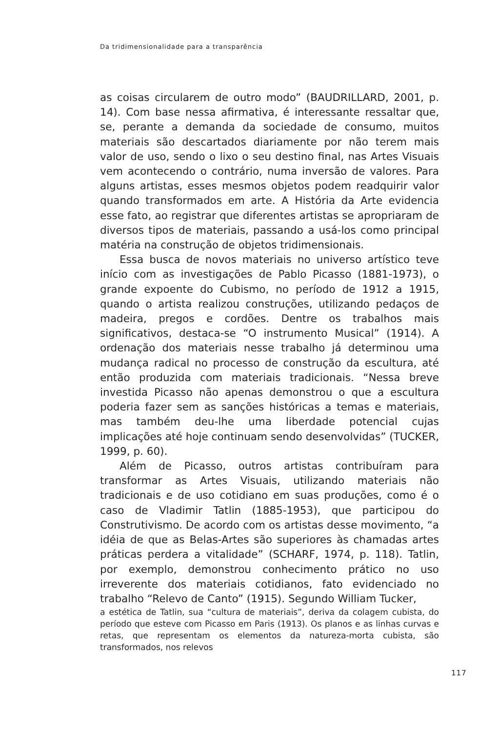Da tridimensionalidade para a transparência
as coisas circularem de outro modo” (BAUDRILLARD, 2001, p. 14). Com base nessa afirmativa, é interessante ressaltar que, se, perante a demanda da sociedade de consumo, muitos materiais são descartados diariamente por não terem mais valor de uso, sendo o lixo o seu destino final, nas Artes Visuais vem acontecendo o contrário, numa inversão de valores. Para alguns artistas, esses mesmos objetos podem readquirir valor quando transformados em arte. A História da Arte evidencia esse fato, ao registrar que diferentes artistas se apropriaram de diversos tipos de materiais, passando a usá-los como principal matéria na construção de objetos tridimensionais.
Essa busca de novos materiais no universo artístico teve início com as investigações de Pablo Picasso (1881-1973), o grande expoente do Cubismo, no período de 1912 a 1915, quando o artista realizou construções, utilizando pedaços de madeira, pregos e cordões. Dentre os trabalhos mais significativos, destaca-se “O instrumento Musical” (1914). A ordenação dos materiais nesse trabalho já determinou uma mudança radical no processo de construção da escultura, até então produzida com materiais tradicionais. “Nessa breve investida Picasso não apenas demonstrou o que a escultura poderia fazer sem as sanções históricas a temas e materiais, mas também deu-lhe uma liberdade potencial cujas implicações até hoje continuam sendo desenvolvidas” (TUCKER, 1999, p. 60).
Além de Picasso, outros artistas contribuíram para transformar as Artes Visuais, utilizando materiais não tradicionais e de uso cotidiano em suas produções, como é o caso de Vladimir Tatlin (1885-1953), que participou do Construtivismo. De acordo com os artistas desse movimento, “a idéia de que as Belas-Artes são superiores às chamadas artes práticas perdera a vitalidade” (SCHARF, 1974, p. 118). Tatlin, por exemplo, demonstrou conhecimento prático no uso irreverente dos materiais cotidianos, fato evidenciado no trabalho “Relevo de Canto” (1915). Segundo William Tucker,
a estética de Tatlin, sua “cultura de materiais”, deriva da colagem cubista, do período que esteve com Picasso em Paris (1913). Os planos e as linhas curvas e retas, que representam os elementos da natureza-morta cubista, são transformados, nos relevos
117